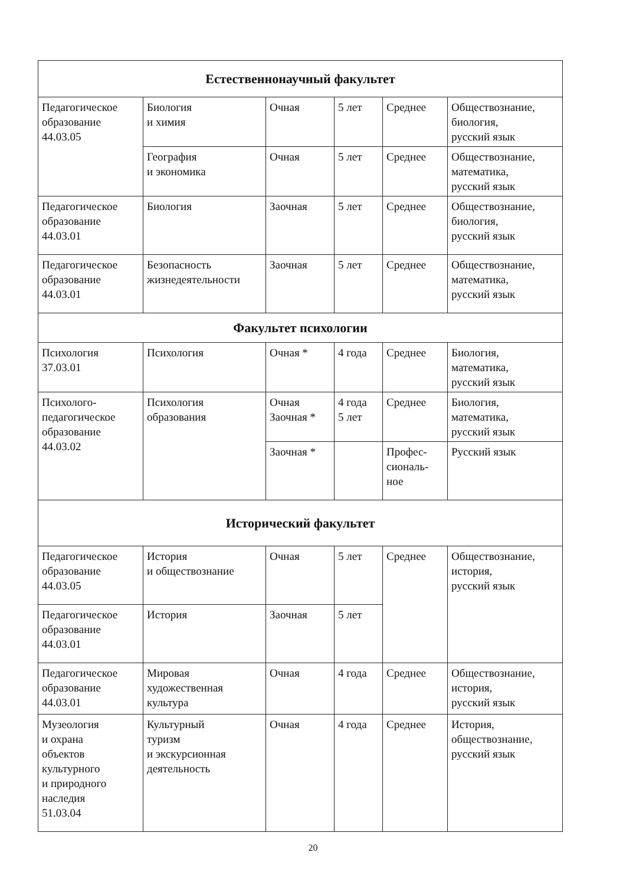| Естественнонаучный факультет | | | | | |
| --- | --- | --- | --- | --- | --- |
| Педагогическое образование 44.03.05 | Биология и химия | Очная | 5 лет | Среднее | Обществознание, биология, русский язык |
| | География и экономика | Очная | 5 лет | Среднее | Обществознание, математика, русский язык |
| Педагогическое образование 44.03.01 | Биология | Заочная | 5 лет | Среднее | Обществознание, биология, русский язык |
| Педагогическое образование 44.03.01 | Безопасность жизнедеятельности | Заочная | 5 лет | Среднее | Обществознание, математика, русский язык |
| Факультет психологии | | | | | |
| Психология 37.03.01 | Психология | Очная * | 4 года | Среднее | Биология, математика, русский язык |
| Психолого-педагогическое образование 44.03.02 | Психология образования | Очная Заочная * | 4 года 5 лет | Среднее | Биология, математика, русский язык |
| | | Заочная * | | Профес- сиональ- ное | Русский язык |
| Исторический факультет | | | | | |
| Педагогическое образование 44.03.05 | История и обществознание | Очная | 5 лет | Среднее | Обществознание, история, русский язык |
| Педагогическое образование 44.03.01 | История | Заочная | 5 лет | | |
| Педагогическое образование 44.03.01 | Мировая художественная культура | Очная | 4 года | Среднее | Обществознание, история, русский язык |
| Музеология и охрана объектов культурного и природного наследия 51.03.04 | Культурный туризм и экскурсионная деятельность | Очная | 4 года | Среднее | История, обществознание, русский язык |
20